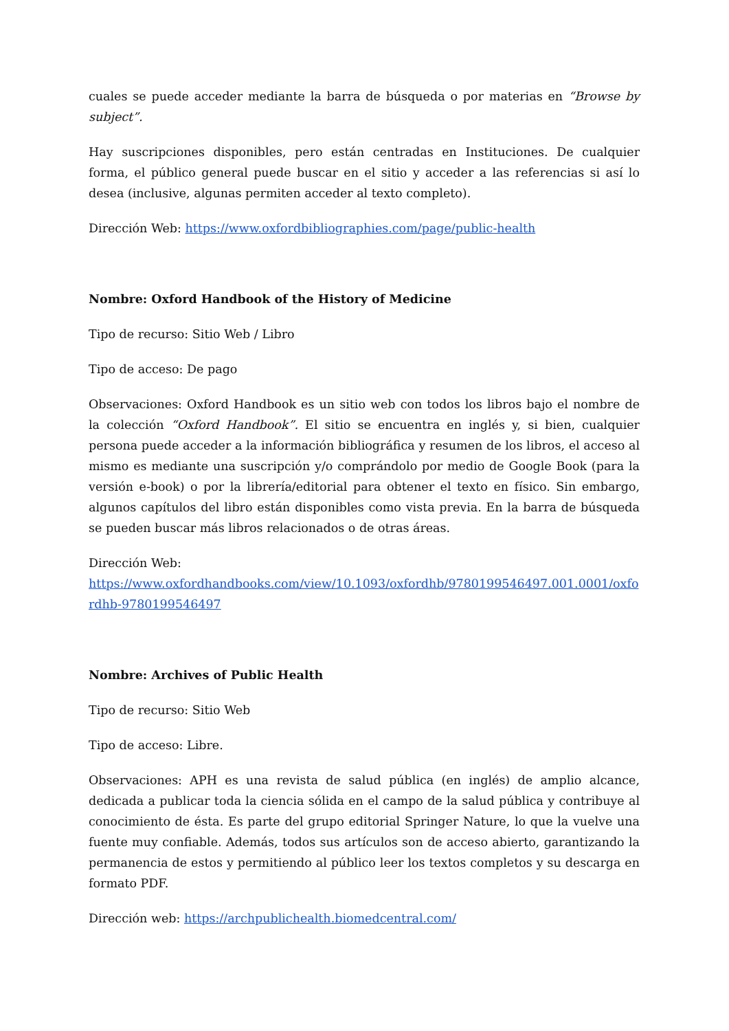cuales se puede acceder mediante la barra de búsqueda o por materias en “Browse by subject”.
Hay suscripciones disponibles, pero están centradas en Instituciones. De cualquier forma, el público general puede buscar en el sitio y acceder a las referencias si así lo desea (inclusive, algunas permiten acceder al texto completo).
Dirección Web: https://www.oxfordbibliographies.com/page/public-health
Nombre: Oxford Handbook of the History of Medicine
Tipo de recurso: Sitio Web / Libro
Tipo de acceso: De pago
Observaciones: Oxford Handbook es un sitio web con todos los libros bajo el nombre de la colección “Oxford Handbook”. El sitio se encuentra en inglés y, si bien, cualquier persona puede acceder a la información bibliográfica y resumen de los libros, el acceso al mismo es mediante una suscripción y/o comprándolo por medio de Google Book (para la versión e-book) o por la librería/editorial para obtener el texto en físico. Sin embargo, algunos capítulos del libro están disponibles como vista previa. En la barra de búsqueda se pueden buscar más libros relacionados o de otras áreas.
Dirección Web:
https://www.oxfordhandbooks.com/view/10.1093/oxfordhb/9780199546497.001.0001/oxfordhb-9780199546497
Nombre: Archives of Public Health
Tipo de recurso: Sitio Web
Tipo de acceso: Libre.
Observaciones: APH es una revista de salud pública (en inglés) de amplio alcance, dedicada a publicar toda la ciencia sólida en el campo de la salud pública y contribuye al conocimiento de ésta. Es parte del grupo editorial Springer Nature, lo que la vuelve una fuente muy confiable. Además, todos sus artículos son de acceso abierto, garantizando la permanencia de estos y permitiendo al público leer los textos completos y su descarga en formato PDF.
Dirección web: https://archpublichealth.biomedcentral.com/